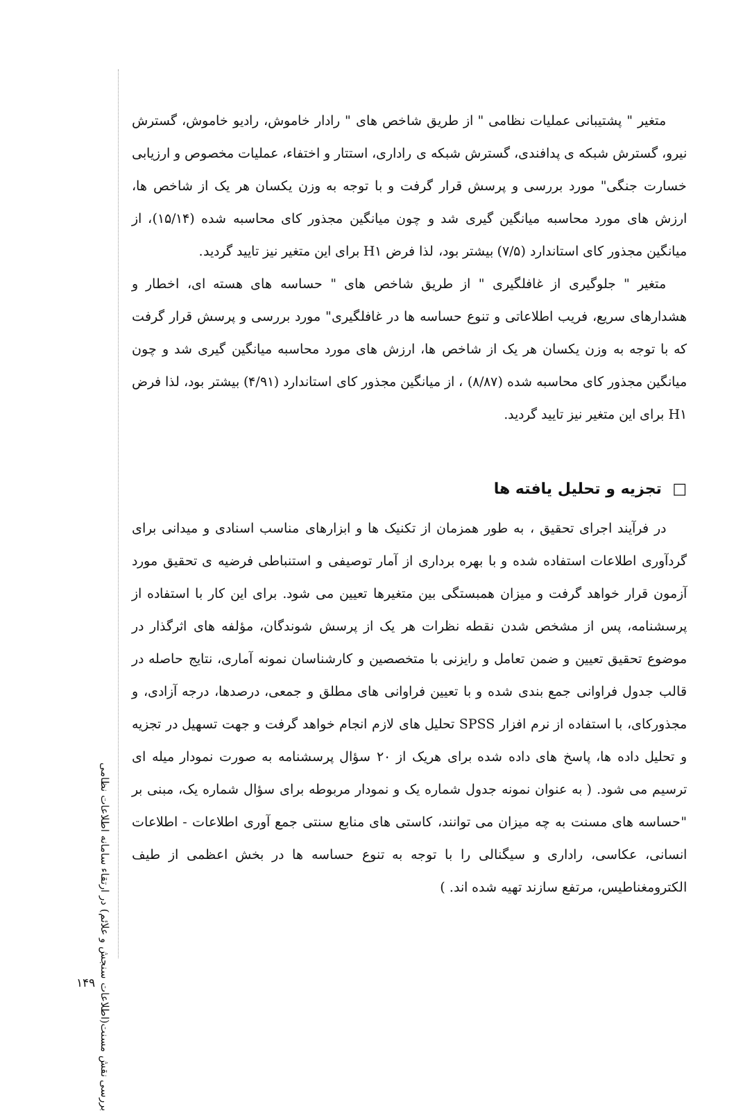متغیر " پشتیبانی عملیات نظامی " از طریق شاخص های " رادار خاموش، رادیو خاموش، گسترش نیرو، گسترش شبکه ی پدافندی، گسترش شبکه ی راداری، استتار و اختفاء، عملیات مخصوص و ارزیابی خسارت جنگی" مورد بررسی و پرسش قرار گرفت و با توجه به وزن یکسان هر یک از شاخص ها، ارزش های مورد محاسبه میانگین گیری شد و چون میانگین مجذور کای محاسبه شده (۱۵/۱۴)، از میانگین مجذور کای استاندارد (۷/۵) بیشتر بود، لذا فرض H۱ برای این متغیر نیز تایید گردید.
متغیر " جلوگیری از غافلگیری " از طریق شاخص های " حساسه های هسته ای، اخطار و هشدارهای سریع، فریب اطلاعاتی و تنوع حساسه ها در غافلگیری" مورد بررسی و پرسش قرار گرفت که با توجه به وزن یکسان هر یک از شاخص ها، ارزش های مورد محاسبه میانگین گیری شد و چون میانگین مجذور کای محاسبه شده (۸/۸۷) ، از میانگین مجذور کای استاندارد (۴/۹۱) بیشتر بود، لذا فرض H۱ برای این متغیر نیز تایید گردید.
□ تجزیه و تحلیل یافته ها
در فرآیند اجرای تحقیق ، به طور همزمان از تکنیک ها و ابزارهای مناسب اسنادی و میدانی برای گردآوری اطلاعات استفاده شده و با بهره برداری از آمار توصیفی و استنباطی فرضیه ی تحقیق مورد آزمون قرار خواهد گرفت و میزان همبستگی بین متغیرها تعیین می شود. برای این کار با استفاده از پرسشنامه، پس از مشخص شدن نقطه نظرات هر یک از پرسش شوندگان، مؤلفه های اثرگذار در موضوع تحقیق تعیین و ضمن تعامل و رایزنی با متخصصین و کارشناسان نمونه آماری، نتایج حاصله در قالب جدول فراوانی جمع بندی شده و با تعیین فراوانی های مطلق و جمعی، درصدها، درجه آزادی، و مجذورکای، با استفاده از نرم افزار SPSS تحلیل های لازم انجام خواهد گرفت و جهت تسهیل در تجزیه و تحلیل داده ها، پاسخ های داده شده برای هریک از ۲۰ سؤال پرسشنامه به صورت نمودار میله ای ترسیم می شود. ( به عنوان نمونه جدول شماره یک و نمودار مربوطه برای سؤال شماره یک، مبنی بر "حساسه های مسنت به چه میزان می توانند، کاستی های منابع سنتی جمع آوری اطلاعات - اطلاعات انسانی، عکاسی، راداری و سیگنالی را با توجه به تنوع حساسه ها در بخش اعظمی از طیف الکترومغناطیس، مرتفع سازند تهیه شده اند. )
بررسی نقش مسنت(اطلاعات سنجش و علائم) در ارتقاء سامانه اطلاعات نظامی
۱۴۹